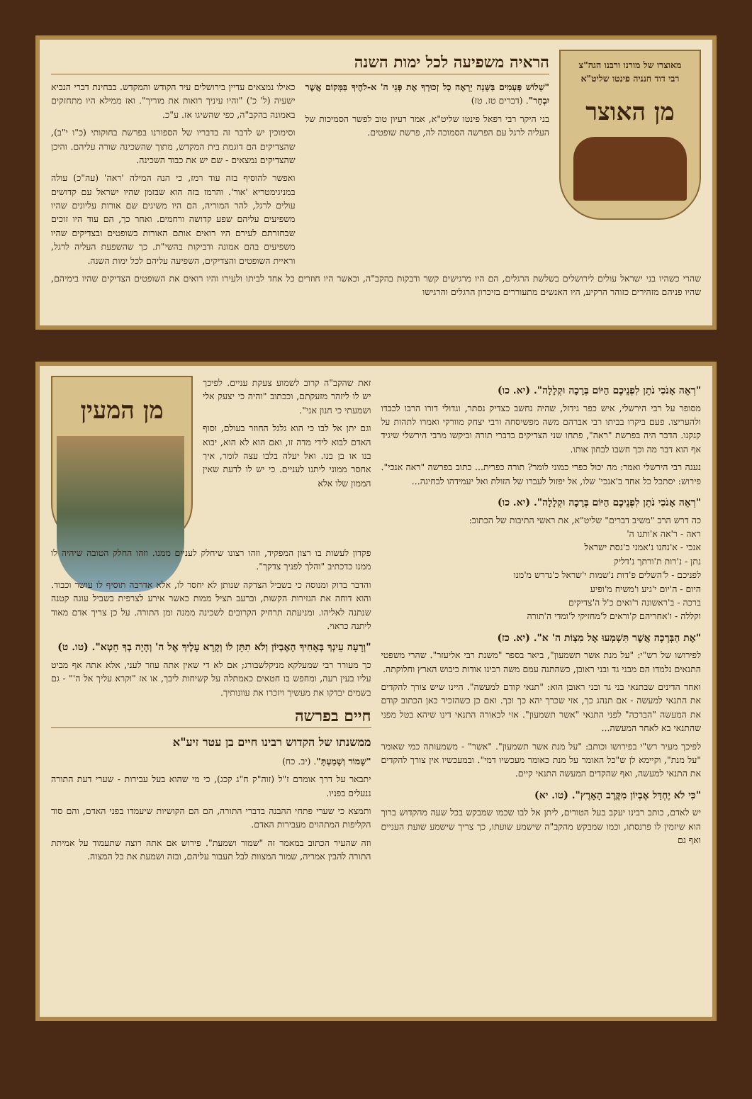מאוצרו של מורנו ורבנו הגה"צ
רבי דוד חנניה פינטו שליט"א
מן האוצר
הראיה משפיעה לכל ימות השנה
"שָׁלוֹשׁ פְּעָמִים בַּשָּׁנָה יֵרָאֶה כָל זְכוּרְךָ אֶת פְּנֵי ה' א-לֹהֶיךָ בַּמָּקוֹם אֲשֶׁר יִבְחָר". (דברים טז. טז)
בני היקר רבי רפאל פינטו שליט"א, אמר רעיון טוב לפשר הסמיכות של העליה לרגל עם הפרשה הסמוכה לה, פרשת שופטים.
כאילו נמצאים עדיין בירושלים עיר הקודש והמקדש. בבחינת דברי הנביא ישעיה (ל' כ') "והיו עיניך רואות את מוריך". ואז ממילא היו מתחזקים באמונה בהקב"ה, כפי שהשיגו אז. ע"כ.
וסימוכין יש לדבר זה בדבריו של הספורנו בפרשת בחוקותי (כ"ו י"ב), שהצדיקים הם דוגמת בית המקדש, מתוך שהשכינה שורה עליהם. והיכן שהצדיקים נמצאים - שם יש את כבוד השכינה.
ואפשר להוסיף בזה עוד רמז, כי הנה המילה 'ראה' (עה"כ) עולה במניגימטריא 'אור'. והרמז בזה הוא שבזמן שהיו ישראל עם קדושים עולים לרגל, להר המוריה, הם היו משיגים שם אורות עליונים שהיו משפיעים עליהם שפע קדושה ורחמים. ואחר כך, הם עוד היו זוכים שבחזרתם לעירם היו רואים אותם האורות בשופטים ובצדיקים שהיו משפיעים בהם אמונה ודביקות בהשי"ת. כך שהשפעת העליה לרגל, וראיית השופטים והצדיקים, השפיעה עליהם לכל ימות השנה.
שהרי כשהיו בני ישראל עולים לירושלים בשלשת הרגלים, הם היו מרגישים קשר ודבקות בהקב"ה, וכאשר היו חוזרים כל אחד לביתו ולעירו והיו רואים את השופטים הצדיקים שהיו בימיהם, שהיו פניהם מזהירים כזוהר הרקיע, היו האנשים מתעוררים בזיכרון הרגלים והרגישו
"רְאֵה אָנֹכִי נֹתֵן לִפְנֵיכֶם הַיּוֹם בְּרָכָה וּקְלָלָה". (יא. כו)
מסופר על רבי הירשלי, איש כפר גידזל, שהיה נחשב כצדיק נסתר, וגדולי דורו הרבו לכבדו ולהעריצו. פעם ביקרו בביתו רבי אברהם משה מפשיסחה ורבי יצחק מוורקי ואמרו לתהות על קנקנו. הדבר היה בפרשת "ראה", פתחו שני הצדיקים בדברי תורה וביקשו מרבי הירשלי שיגיד אף הוא דבר מה וכך חשבו לבחון אותו.
נענה רבי הירשלי ואמר: מה יכול כפרי כמוני לומר? תורה כפרית... כתוב בפרשה "ראה אנכי". פירוש: יסתכל כל אחד ב'אנכי' שלו, אל יפזול לעברו של הזולת ואל יעמידהו לבחינה...
"רְאֵה אָנֹכִי נֹתֵן לִפְנֵיכֶם הַיּוֹם בְּרָכָה וּקְלָלָה". (יא. כו)
כה דרש הרב "משיב דברים" שליט"א, את ראשי התיבות של הכתוב:
ראה - ר'אה א'ותנו ה'
אנכי - א'נחנו נ'אמני כ'נסת ישראל
נתן - נ'רות ת'ורתך נ'דליק
לפניכם - ל'השלים פ'דות נ'שמות י'שראל כ'נדרש מ'מנו
היום - ה'יום י'גיע ו'משיח מ'ופיע
ברכה - ב'ראשונה ר'ואים כ'ל ה'צדיקים
וקללה - ו'אחריהם ק'וראים ל'מחזיקי ל'ומדי ה'תורה
"אֶת הַבְּרָכָה אֲשֶׁר תִּשְׁמְעוּ אֶל מִצְוֹת ה' א". (יא. כז)
לפירושו של רש"י: "על מנת אשר תשמעון", ביאר בספר "משנת רבי אליעזר". שהרי משפטי התנאים נלמדו הם מבני גד ובני ראובן, כשהתנה עמם משה רבינו אודות כיבוש הארץ וחלוקתה.
ואחד הדינים שבתנאי בני גד ובני ראובן הוא: "תנאי קודם למעשה". היינו שיש צורך להקדים את התנאי למעשה - אם תנהג כך, אזי שכרך יהא כך וכך. ואם כן כשהזכיר כאן הכתוב קודם את המעשה "הברכה" לפני התנאי "אשר תשמעון". אזי לכאורה התנאי דינו שיהא בטל מפני שהתנאי בא לאחר המעשה...
לפיכך מעיר רש"י בפירושו וכותב: "על מנת אשר תשמעון". "אשר" - משמעותה כמי שאומר "על מנת", וקיימא לן ש"כל האומר על מנת כאומר מעכשיו דמי". ובמעכשיו אין צורך להקדים את התנאי למעשה, ואף שהקדים המעשה התנאי קיים.
"כִּי לֹא יֶחְדַּל אֶבְיוֹן מִקֶּרֶב הָאָרֶץ". (טו. יא)
יש לאדם, כותב רבינו יעקב בעל הטורים, ליתן אל לבו שכמו שמבקש בכל שעה מהקדוש ברוך הוא שיזמין לו פרנסתו, וכמו שמבקש מהקב"ה שישמע שועתו, כך צריך שישמע שועת העניים ואף גם
זאת שהקב"ה קרוב לשמוע צעקת עניים. לפיכך יש לו ליזהר מזעקתם, וככתוב "והיה כי יצעק אלי ושמעתי כי חנון אני".
וגם יתן אל לבו כי הוא גלגל החוזר בעולם, וסוף האדם לבוא לידי מדה זו, ואם הוא לא הוא, יבוא בנו או בן בנו. ואל יעלה בלבו עצה לומר, איך אחסר ממוני ליתנו לעניים. כי יש לו לדעת שאין הממון שלו אלא
מן המעין
פקדון לעשות בו רצון המפקיד, וזהו רצונו שיחלק לעניים ממנו. וזהו החלק הטובה שיהיה לו ממנו כדכתיב "והלך לפניך צדקך".
והדבר בדוק ומנוסה כי בשביל הצדקה שנותן לא יחסר לו, אלא אדרבה תוסיף לו עושר וכבוד. והוא דוחה את הגזירות הקשות, וברעב תציל ממות כאשר אירע לצרפית בשביל עוגה קטנה שנתנה לאליהו. ומניעתה תרחיק הקרובים לשכינה ממנה ומן התורה. על כן צריך אדם מאוד ליתנה כראוי.
"וְרָעָה עֵינְךָ בְּאָחִיךָ הָאֶבְיוֹן וְלֹא תִתֵּן לוֹ וְקָרָא עָלֶיךָ אֶל ה' וְהָיָה בְךָ חֵטְא". (טו. ט)
כך מעורר רבי שמעלקא מניקלשבורג; אם לא די שאין אתה עוזר לעני, אלא אתה אף מביט עליו בעין רעה, ומחפש בו חטאים כאמתלה על קשיחות ליבך, או אז "וקרא עליך אל ה'" - גם בשמים יבדקו את מעשיך ויזכרו את עוונותיך.
חיים בפרשה
ממשנתו של הקדוש רבינו חיים בן עטר זיע"א
"שָׁמוֹר וְשָׁמַעְתָּ". (יב. כח)
יתבאר על דרך אומרם ז"ל (זוה"ק ח"ג קכג), כי מי שהוא בעל עבירות - שערי דעת התורה ננעלים בפניו.
ותמצא כי שערי פתחי ההבנה בדברי התורה, הם הם הקושיות שיעמדו בפני האדם, והם סוד הקליפות המתהוים מעבירות האדם.
וזה שהעיר הכתוב במאמר זה "שמור ושמעת". פירוש אם אתה רוצה שתעמוד על אמיתת התורה להבין אמריה, שמור המצוות לבל תעבור עליהם, ובזה ושמעת את כל המצוה.